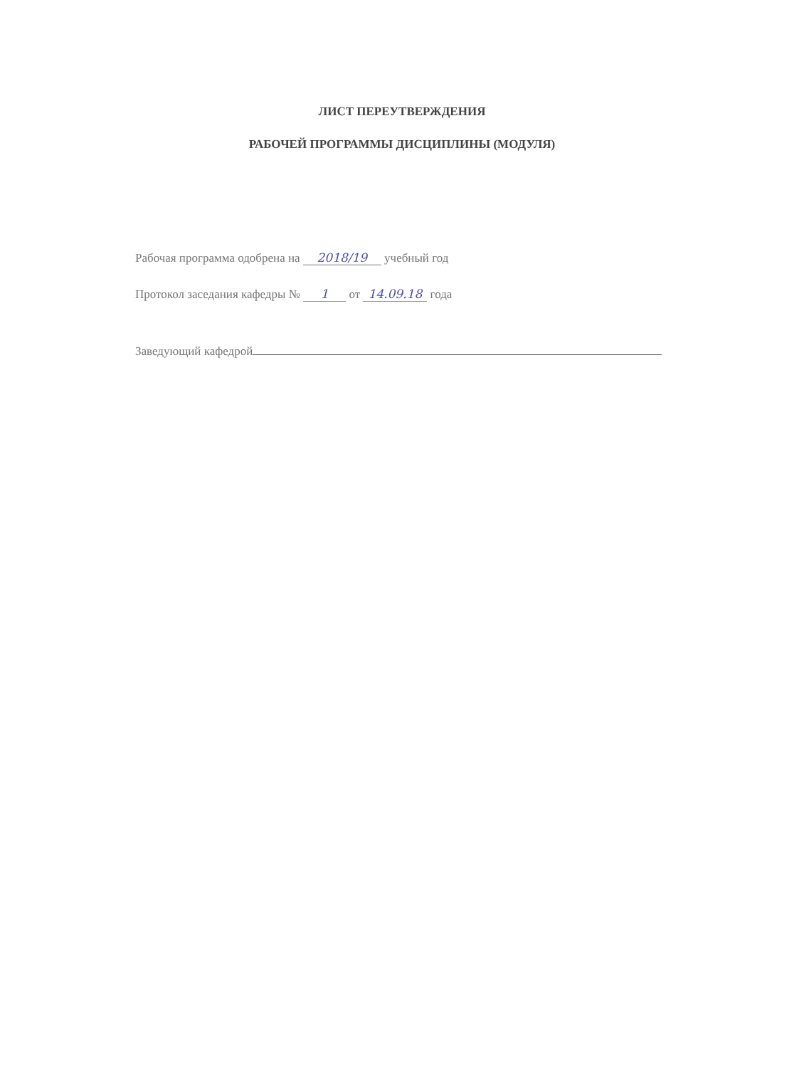ЛИСТ ПЕРЕУТВЕРЖДЕНИЯ
РАБОЧЕЙ ПРОГРАММЫ ДИСЦИПЛИНЫ (МОДУЛЯ)
Рабочая программа одобрена на 2018/19 учебный год
Протокол заседания кафедры № 1 от 14.09.18 года
Заведующий кафедрой